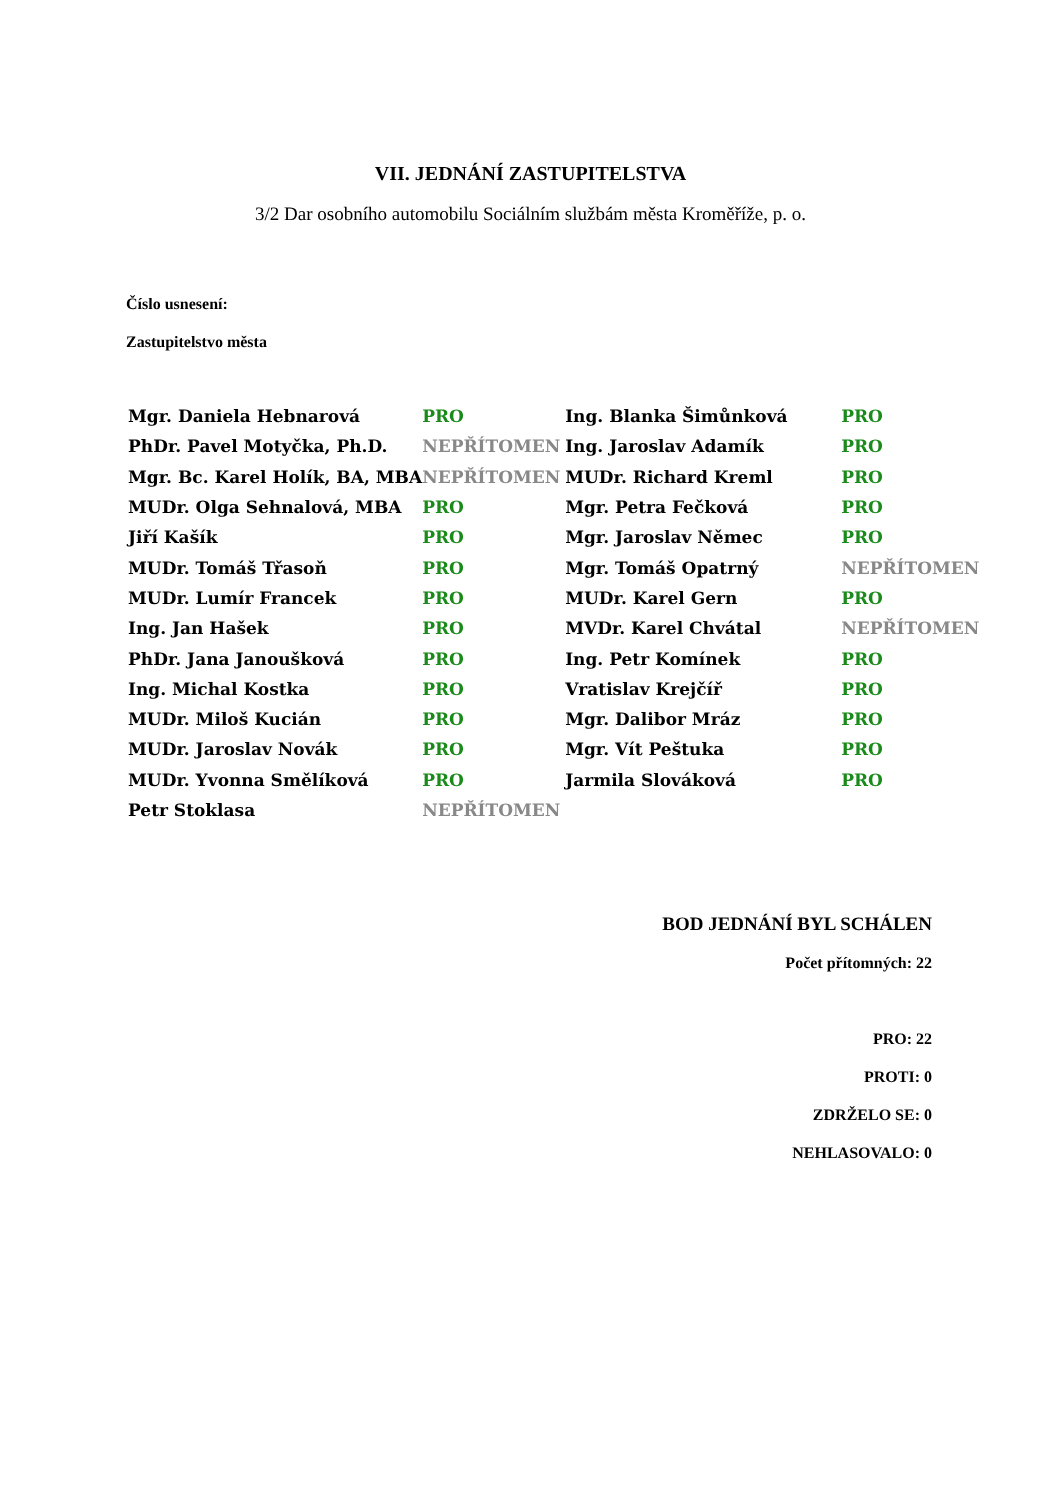VII. JEDNÁNÍ ZASTUPITELSTVA
3/2 Dar osobního automobilu Sociálním službám města Kroměříže, p. o.
Číslo usnesení:
Zastupitelstvo města
| Mgr. Daniela Hebnarová | PRO | Ing. Blanka Šimůnková | PRO |
| PhDr. Pavel Motyčka, Ph.D. | NEPŘÍTOMEN | Ing. Jaroslav Adamík | PRO |
| Mgr. Bc. Karel Holík, BA, MBA | NEPŘÍTOMEN | MUDr. Richard Kreml | PRO |
| MUDr. Olga Sehnalová, MBA | PRO | Mgr. Petra Fečková | PRO |
| Jiří Kašík | PRO | Mgr. Jaroslav Němec | PRO |
| MUDr. Tomáš Třasoň | PRO | Mgr. Tomáš Opatrný | NEPŘÍTOMEN |
| MUDr. Lumír Francek | PRO | MUDr. Karel Gern | PRO |
| Ing. Jan Hašek | PRO | MVDr. Karel Chvátal | NEPŘÍTOMEN |
| PhDr. Jana Janoušková | PRO | Ing. Petr Komínek | PRO |
| Ing. Michal Kostka | PRO | Vratislav Krejčíř | PRO |
| MUDr. Miloš Kucián | PRO | Mgr. Dalibor Mráz | PRO |
| MUDr. Jaroslav Novák | PRO | Mgr. Vít Peštuka | PRO |
| MUDr. Yvonna Smělíková | PRO | Jarmila Slováková | PRO |
| Petr Stoklasa | NEPŘÍTOMEN | | |
BOD JEDNÁNÍ BYL SCHÁLEN
Počet přítomných: 22
PRO: 22
PROTI: 0
ZDRŽELO SE: 0
NEHLASOVALO: 0